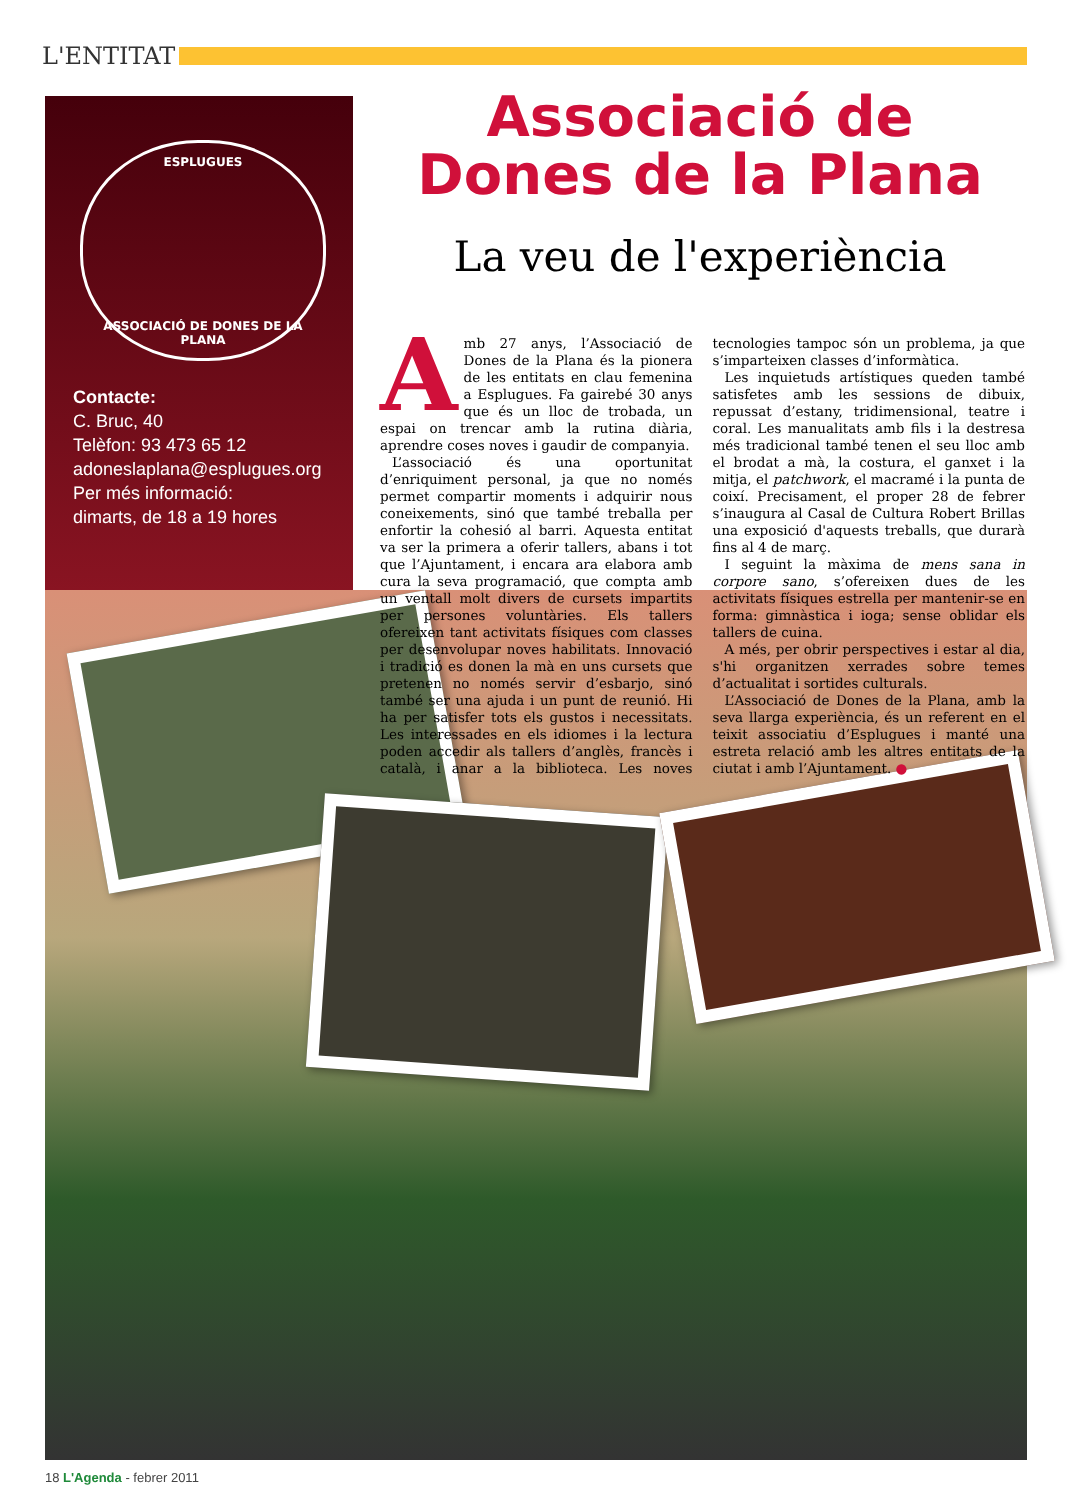L'ENTITAT
ESPLUGUES
ASSOCIACIÓ DE DONES DE LA PLANA
Contacte:
C. Bruc, 40
Telèfon: 93 473 65 12
adoneslaplana@esplugues.org
Per més informació:
dimarts, de 18 a 19 hores
Associació de Dones de la Plana
La veu de l'experiència
Amb 27 anys, l’Associació de Dones de la Plana és la pionera de les entitats en clau femenina a Esplugues. Fa gairebé 30 anys que és un lloc de trobada, un espai on trencar amb la rutina diària, aprendre coses noves i gaudir de companyia.
L’associació és una oportunitat d’enriquiment personal, ja que no només permet compartir moments i adquirir nous coneixements, sinó que també treballa per enfortir la cohesió al barri. Aquesta entitat va ser la primera a oferir tallers, abans i tot que l’Ajuntament, i encara ara elabora amb cura la seva programació, que compta amb un ventall molt divers de cursets impartits per persones voluntàries. Els tallers ofereixen tant activitats físiques com classes per desenvolupar noves habilitats. Innovació i tradició es donen la mà en uns cursets que pretenen no només servir d’esbarjo, sinó també ser una ajuda i un punt de reunió. Hi ha per satisfer tots els gustos i necessitats. Les interessades en els idiomes i la lectura poden accedir als tallers d’anglès, francès i català, i anar a la biblioteca. Les noves tecnologies tampoc són un problema, ja que s’imparteixen classes d’informàtica.
Les inquietuds artístiques queden també satisfetes amb les sessions de dibuix, repussat d’estany, tridimensional, teatre i coral. Les manualitats amb fils i la destresa més tradicional també tenen el seu lloc amb el brodat a mà, la costura, el ganxet i la mitja, el patchwork, el macramé i la punta de coixí. Precisament, el proper 28 de febrer s’inaugura al Casal de Cultura Robert Brillas una exposició d'aquests treballs, que durarà fins al 4 de març.
I seguint la màxima de mens sana in corpore sano, s’ofereixen dues de les activitats físiques estrella per mantenir-se en forma: gimnàstica i ioga; sense oblidar els tallers de cuina.
A més, per obrir perspectives i estar al dia, s'hi organitzen xerrades sobre temes d’actualitat i sortides culturals.
L’Associació de Dones de la Plana, amb la seva llarga experiència, és un referent en el teixit associatiu d’Esplugues i manté una estreta relació amb les altres entitats de la ciutat i amb l’Ajuntament. ●
18 L'Agenda - febrer 2011